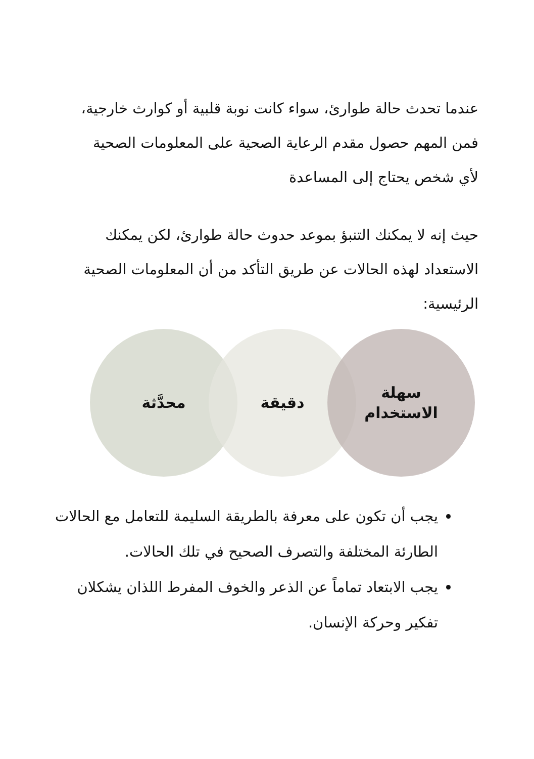عندما تحدث حالة طوارئ، سواء كانت نوبة قلبية أو كوارث خارجية، فمن المهم حصول مقدم الرعاية الصحية على المعلومات الصحية لأي شخص يحتاج إلى المساعدة
حيث إنه لا يمكنك التنبؤ بموعد حدوث حالة طوارئ، لكن يمكنك الاستعداد لهذه الحالات عن طريق التأكد من أن المعلومات الصحية الرئيسية:
محدَّثة دقيقة
سهلة
الاستخدام
يجب أن تكون على معرفة بالطريقة السليمة للتعامل مع الحالات الطارئة المختلفة والتصرف الصحيح في تلك الحالات.
يجب الابتعاد تماماً عن الذعر والخوف المفرط اللذان يشكلان تفكير وحركة الإنسان.